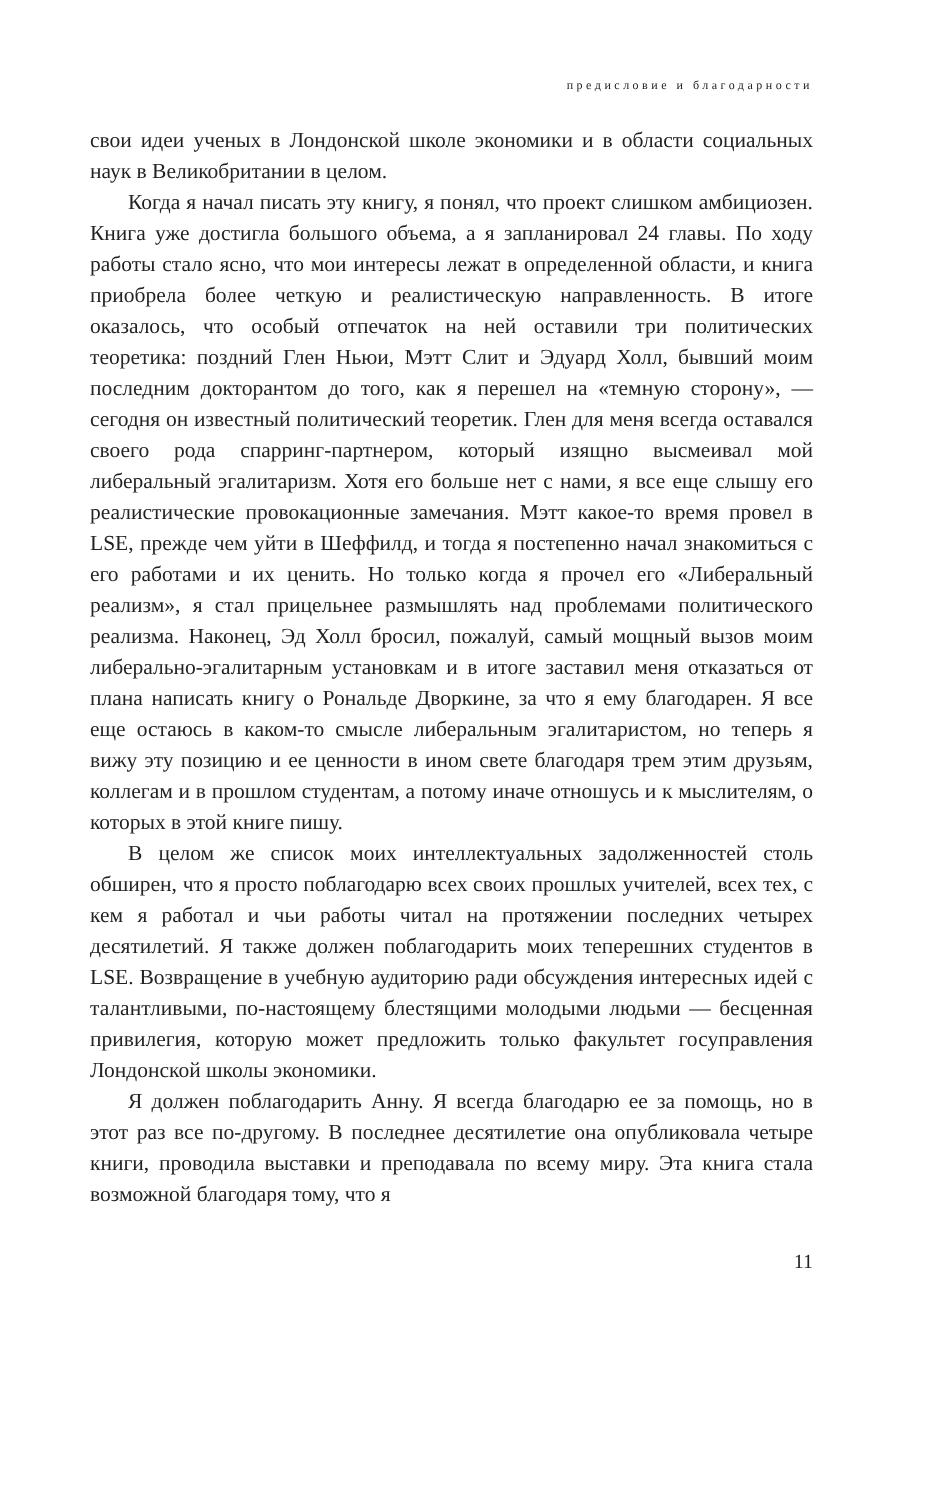предисловие и благодарности
свои идеи ученых в Лондонской школе экономики и в области социальных наук в Великобритании в целом.
Когда я начал писать эту книгу, я понял, что проект слишком амбициозен. Книга уже достигла большого объема, а я запланировал 24 главы. По ходу работы стало ясно, что мои интересы лежат в определенной области, и книга приобрела более четкую и реалистическую направленность. В итоге оказалось, что особый отпечаток на ней оставили три политических теоретика: поздний Глен Ньюи, Мэтт Слит и Эдуард Холл, бывший моим последним докторантом до того, как я перешел на «темную сторону», — сегодня он известный политический теоретик. Глен для меня всегда оставался своего рода спарринг-партнером, который изящно высмеивал мой либеральный эгалитаризм. Хотя его больше нет с нами, я все еще слышу его реалистические провокационные замечания. Мэтт какое-то время провел в LSE, прежде чем уйти в Шеффилд, и тогда я постепенно начал знакомиться с его работами и их ценить. Но только когда я прочел его «Либеральный реализм», я стал прицельнее размышлять над проблемами политического реализма. Наконец, Эд Холл бросил, пожалуй, самый мощный вызов моим либерально-эгалитарным установкам и в итоге заставил меня отказаться от плана написать книгу о Рональде Дворкине, за что я ему благодарен. Я все еще остаюсь в каком-то смысле либеральным эгалитаристом, но теперь я вижу эту позицию и ее ценности в ином свете благодаря трем этим друзьям, коллегам и в прошлом студентам, а потому иначе отношусь и к мыслителям, о которых в этой книге пишу.
В целом же список моих интеллектуальных задолженностей столь обширен, что я просто поблагодарю всех своих прошлых учителей, всех тех, с кем я работал и чьи работы читал на протяжении последних четырех десятилетий. Я также должен поблагодарить моих теперешних студентов в LSE. Возвращение в учебную аудиторию ради обсуждения интересных идей с талантливыми, по-настоящему блестящими молодыми людьми — бесценная привилегия, которую может предложить только факультет госуправления Лондонской школы экономики.
Я должен поблагодарить Анну. Я всегда благодарю ее за помощь, но в этот раз все по-другому. В последнее десятилетие она опубликовала четыре книги, проводила выставки и преподавала по всему миру. Эта книга стала возможной благодаря тому, что я
11